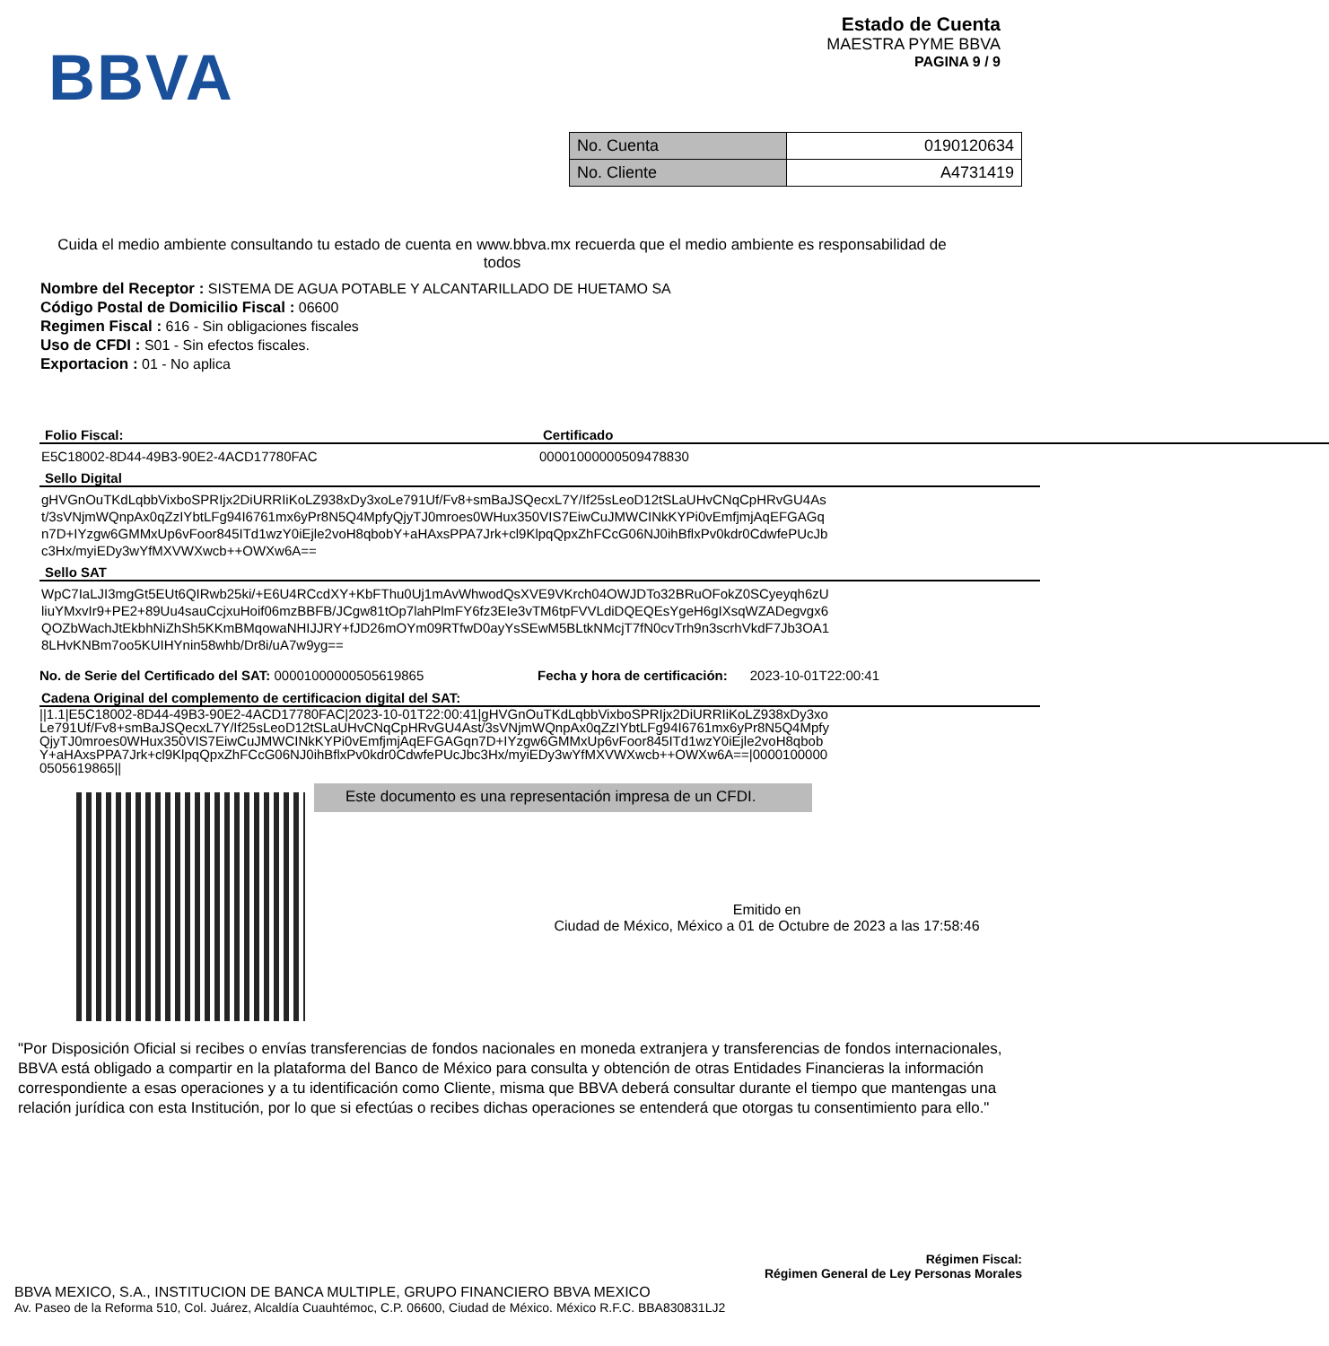BBVA
Estado de Cuenta
MAESTRA PYME BBVA
PAGINA 9 / 9
| No. Cuenta | 0190120634 |
| No. Cliente | A4731419 |
Cuida el medio ambiente consultando tu estado de cuenta en www.bbva.mx recuerda que el medio ambiente es responsabilidad de todos
Nombre del Receptor : SISTEMA DE AGUA POTABLE Y ALCANTARILLADO DE HUETAMO SA
Código Postal de Domicilio Fiscal : 06600
Regimen Fiscal : 616 - Sin obligaciones fiscales
Uso de CFDI : S01 - Sin efectos fiscales.
Exportacion : 01 - No aplica
Folio Fiscal:
E5C18002-8D44-49B3-90E2-4ACD17780FAC
Certificado
00001000000509478830
Sello Digital
gHVGnOuTKdLqbbVixboSPRIjx2DiURRIiKoLZ938xDy3xoLe791Uf/Fv8+smBaJSQecxL7Y/If25sLeoD12tSLaUHvCNqCpHRvGU4Ast/3sVNjmWQnpAx0qZzIYbtLFg94I6761mx6yPr8N5Q4MpfyQjyTJ0mroes0WHux350VIS7EiwCuJMWCINkKYPi0vEmfjmjAqEFGAGqn7D+IYzgw6GMMxUp6vFoor845ITd1wzY0iEjle2voH8qbobY+aHAxsPPA7Jrk+cl9KlpqQpxZhFCcG06NJ0ihBflxPv0kdr0CdwfePUcJbc3Hx/myiEDy3wYfMXVWXwcb++OWXw6A==
Sello SAT
WpC7IaLJI3mgGt5EUt6QIRwb25ki/+E6U4RCcdXY+KbFThu0Uj1mAvWhwodQsXVE9VKrch04OWJDTo32BRuOFokZ0SCyeyqh6zUliuYMxvIr9+PE2+89Uu4sauCcjxuHoif06mzBBFB/JCgw81tOp7lahPlmFY6fz3EIe3vTM6tpFVVLdiDQEQEsYgeH6gIXsqWZADegvgx6QOZbWachJtEkbhNiZhSh5KKmBMqowaNHIJJRY+fJD26mOYm09RTfwD0ayYsSEwM5BLtkNMcjT7fN0cvTrh9n3scrhVkdF7Jb3OA18LHvKNBm7oo5KUIHYnin58whb/Dr8i/uA7w9yg==
No. de Serie del Certificado del SAT: 00001000000505619865 Fecha y hora de certificación: 2023-10-01T22:00:41
Cadena Original del complemento de certificacion digital del SAT:
||1.1|E5C18002-8D44-49B3-90E2-4ACD17780FAC|2023-10-01T22:00:41|gHVGnOuTKdLqbbVixboSPRIjx2DiURRIiKoLZ938xDy3xoLe791Uf/Fv8+smBaJSQecxL7Y/If25sLeoD12tSLaUHvCNqCpHRvGU4Ast/3sVNjmWQnpAx0qZzIYbtLFg94I6761mx6yPr8N5Q4MpfyQjyTJ0mroes0WHux350VIS7EiwCuJMWCINkKYPi0vEmfjmjAqEFGAGqn7D+IYzgw6GMMxUp6vFoor845ITd1wzY0iEjle2voH8qbobY+aHAxsPPA7Jrk+cl9KlpqQpxZhFCcG06NJ0ihBflxPv0kdr0CdwfePUcJbc3Hx/myiEDy3wYfMXVWXwcb++OWXw6A==|00001000000505619865||
Este documento es una representación impresa de un CFDI.
Emitido en
Ciudad de México, México a 01 de Octubre de 2023 a las 17:58:46
"Por Disposición Oficial si recibes o envías transferencias de fondos nacionales en moneda extranjera y transferencias de fondos internacionales, BBVA está obligado a compartir en la plataforma del Banco de México para consulta y obtención de otras Entidades Financieras la información correspondiente a esas operaciones y a tu identificación como Cliente, misma que BBVA deberá consultar durante el tiempo que mantengas una relación jurídica con esta Institución, por lo que si efectúas o recibes dichas operaciones se entenderá que otorgas tu consentimiento para ello."
Régimen Fiscal:
Régimen General de Ley Personas Morales
BBVA MEXICO, S.A., INSTITUCION DE BANCA MULTIPLE, GRUPO FINANCIERO BBVA MEXICO
Av. Paseo de la Reforma 510, Col. Juárez, Alcaldía Cuauhtémoc, C.P. 06600, Ciudad de México. México R.F.C. BBA830831LJ2